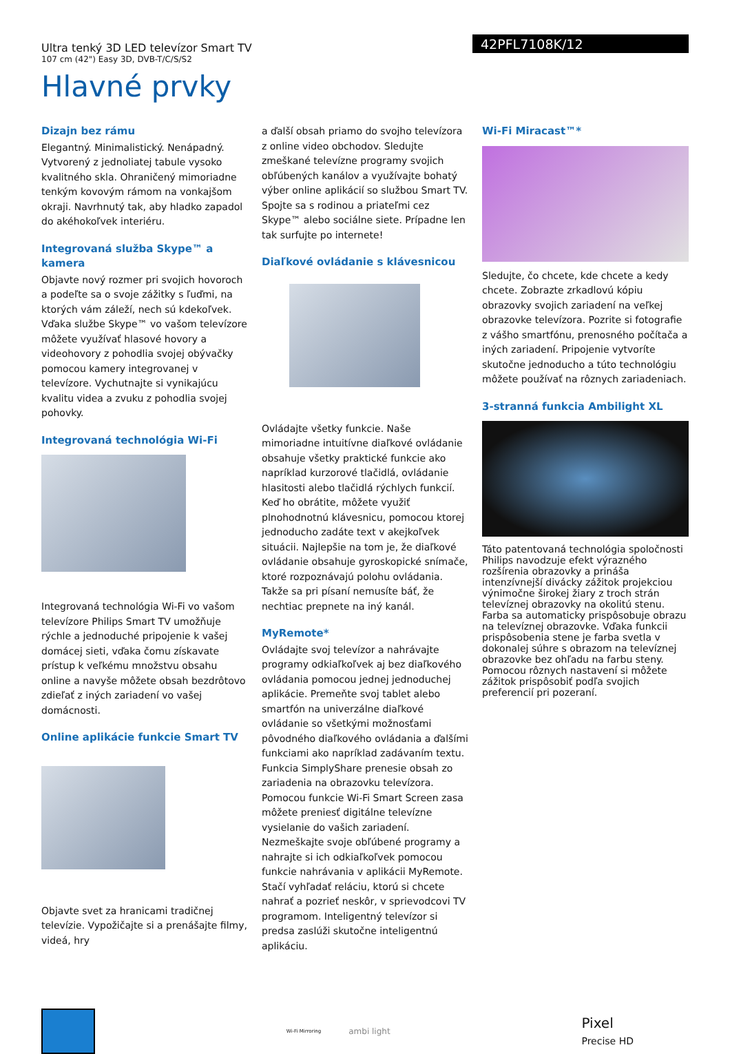Ultra tenký 3D LED televízor Smart TV
107 cm (42") Easy 3D, DVB-T/C/S/S2
42PFL7108K/12
Hlavné prvky
Dizajn bez rámu
Elegantný. Minimalistický. Nenápadný. Vytvorený z jednoliatej tabule vysoko kvalitného skla. Ohraničený mimoriadne tenkým kovovým rámom na vonkajšom okraji. Navrhnutý tak, aby hladko zapadol do akéhokoľvek interiéru.
Integrovaná služba Skype™ a kamera
Objavte nový rozmer pri svojich hovoroch a podeľte sa o svoje zážitky s ľuďmi, na ktorých vám záleží, nech sú kdekoľvek. Vďaka službe Skype™ vo vašom televízore môžete využívať hlasové hovory a videohovory z pohodlia svojej obývačky pomocou kamery integrovanej v televízore. Vychutnajte si vynikajúcu kvalitu videa a zvuku z pohodlia svojej pohovky.
Integrovaná technológia Wi-Fi
Integrovaná technológia Wi-Fi vo vašom televízore Philips Smart TV umožňuje rýchle a jednoduché pripojenie k vašej domácej sieti, vďaka čomu získavate prístup k veľkému množstvu obsahu online a navyše môžete obsah bezdrôtovo zdieľať z iných zariadení vo vašej domácnosti.
Online aplikácie funkcie Smart TV
Objavte svet za hranicami tradičnej televízie. Vypožičajte si a prenášajte filmy, videá, hry
a ďalší obsah priamo do svojho televízora z online video obchodov. Sledujte zmeškané televízne programy svojich obľúbených kanálov a využívajte bohatý výber online aplikácií so službou Smart TV. Spojte sa s rodinou a priateľmi cez Skype™ alebo sociálne siete. Prípadne len tak surfujte po internete!
Diaľkové ovládanie s klávesnicou
Ovládajte všetky funkcie. Naše mimoriadne intuitívne diaľkové ovládanie obsahuje všetky praktické funkcie ako napríklad kurzorové tlačidlá, ovládanie hlasitosti alebo tlačidlá rýchlych funkcií. Keď ho obrátite, môžete využiť plnohodnotnú klávesnicu, pomocou ktorej jednoducho zadáte text v akejkoľvek situácii. Najlepšie na tom je, že diaľkové ovládanie obsahuje gyroskopické snímače, ktoré rozpoznávajú polohu ovládania. Takže sa pri písaní nemusíte báť, že nechtiac prepnete na iný kanál.
MyRemote*
Ovládajte svoj televízor a nahrávajte programy odkiaľkoľvek aj bez diaľkového ovládania pomocou jednej jednoduchej aplikácie. Premeňte svoj tablet alebo smartfón na univerzálne diaľkové ovládanie so všetkými možnosťami pôvodného diaľkového ovládania a ďalšími funkciami ako napríklad zadávaním textu. Funkcia SimplyShare prenesie obsah zo zariadenia na obrazovku televízora. Pomocou funkcie Wi-Fi Smart Screen zasa môžete preniesť digitálne televízne vysielanie do vašich zariadení. Nezmeškajte svoje obľúbené programy a nahrajte si ich odkiaľkoľvek pomocou funkcie nahrávania v aplikácii MyRemote. Stačí vyhľadať reláciu, ktorú si chcete nahrať a pozrieť neskôr, v sprievodcovi TV programom. Inteligentný televízor si predsa zaslúži skutočne inteligentnú aplikáciu.
Wi-Fi Miracast™*
Sledujte, čo chcete, kde chcete a kedy chcete. Zobrazte zrkadlovú kópiu obrazovky svojich zariadení na veľkej obrazovke televízora. Pozrite si fotografie z vášho smartfónu, prenosného počítača a iných zariadení. Pripojenie vytvoríte skutočne jednoducho a túto technológiu môžete používať na rôznych zariadeniach.
3-stranná funkcia Ambilight XL
Táto patentovaná technológia spoločnosti Philips navodzuje efekt výrazného rozšírenia obrazovky a prináša intenzívnejší divácky zážitok projekciou výnimočne širokej žiary z troch strán televíznej obrazovky na okolitú stenu. Farba sa automaticky prispôsobuje obrazu na televíznej obrazovke. Vďaka funkcii prispôsobenia stene je farba svetla v dokonalej súhre s obrazom na televíznej obrazovke bez ohľadu na farbu steny. Pomocou rôznych nastavení si môžete zážitok prispôsobiť podľa svojich preferencií pri pozeraní.
Wi-Fi Mirroring
ambi light
Pixel
Precise HD